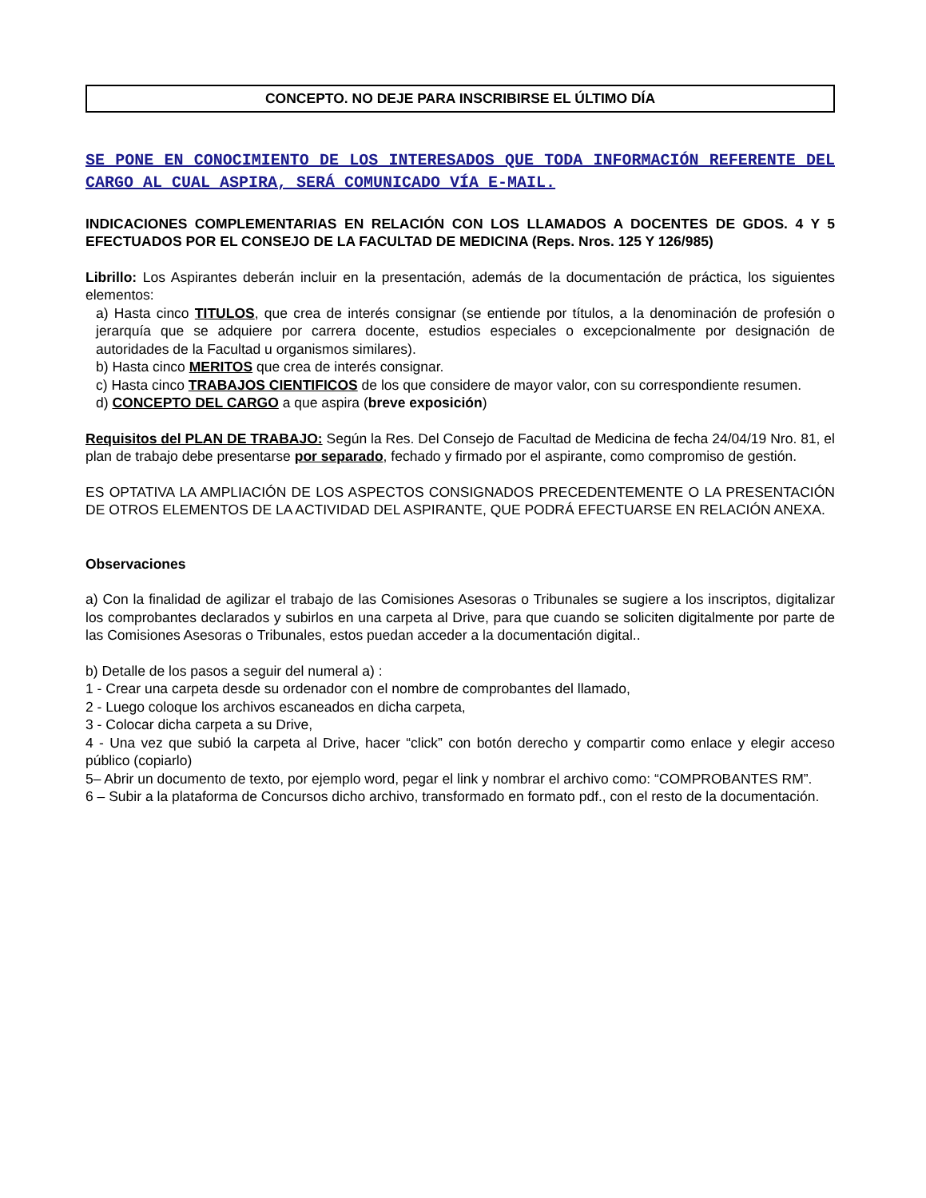CONCEPTO. NO DEJE PARA INSCRIBIRSE EL ÚLTIMO DÍA
SE PONE EN CONOCIMIENTO DE LOS INTERESADOS QUE TODA INFORMACIÓN REFERENTE DEL CARGO AL CUAL ASPIRA, SERÁ COMUNICADO VÍA E-MAIL.
INDICACIONES COMPLEMENTARIAS EN RELACIÓN CON LOS LLAMADOS A DOCENTES DE GDOS. 4 Y 5 EFECTUADOS POR EL CONSEJO DE LA FACULTAD DE MEDICINA (Reps. Nros. 125 Y 126/985)
Librillo: Los Aspirantes deberán incluir en la presentación, además de la documentación de práctica, los siguientes elementos:
a) Hasta cinco TITULOS, que crea de interés consignar (se entiende por títulos, a la denominación de profesión o jerarquía que se adquiere por carrera docente, estudios especiales o excepcionalmente por designación de autoridades de la Facultad u organismos similares).
b) Hasta cinco MERITOS que crea de interés consignar.
c) Hasta cinco TRABAJOS CIENTIFICOS de los que considere de mayor valor, con su correspondiente resumen.
d) CONCEPTO DEL CARGO a que aspira (breve exposición)
Requisitos del PLAN DE TRABAJO: Según la Res. Del Consejo de Facultad de Medicina de fecha 24/04/19 Nro. 81, el plan de trabajo debe presentarse por separado, fechado y firmado por el aspirante, como compromiso de gestión.
ES OPTATIVA LA AMPLIACIÓN DE LOS ASPECTOS CONSIGNADOS PRECEDENTEMENTE O LA PRESENTACIÓN DE OTROS ELEMENTOS DE LA ACTIVIDAD DEL ASPIRANTE, QUE PODRÁ EFECTUARSE EN RELACIÓN ANEXA.
Observaciones
a) Con la finalidad de agilizar el trabajo de las Comisiones Asesoras o Tribunales se sugiere a los inscriptos, digitalizar los comprobantes declarados y subirlos en una carpeta al Drive, para que cuando se soliciten digitalmente por parte de las Comisiones Asesoras o Tribunales, estos puedan acceder a la documentación digital..
b) Detalle de los pasos a seguir del numeral a) :
1 - Crear una carpeta desde su ordenador con el nombre de comprobantes del llamado,
2 - Luego coloque los archivos escaneados en dicha carpeta,
3 - Colocar dicha carpeta a su Drive,
4 - Una vez que subió la carpeta al Drive, hacer “click” con botón derecho y compartir como enlace y elegir acceso público (copiarlo)
5– Abrir un documento de texto, por ejemplo word, pegar el link y nombrar el archivo como: “COMPROBANTES RM”.
6 – Subir a la plataforma de Concursos dicho archivo, transformado en formato pdf., con el resto de la documentación.